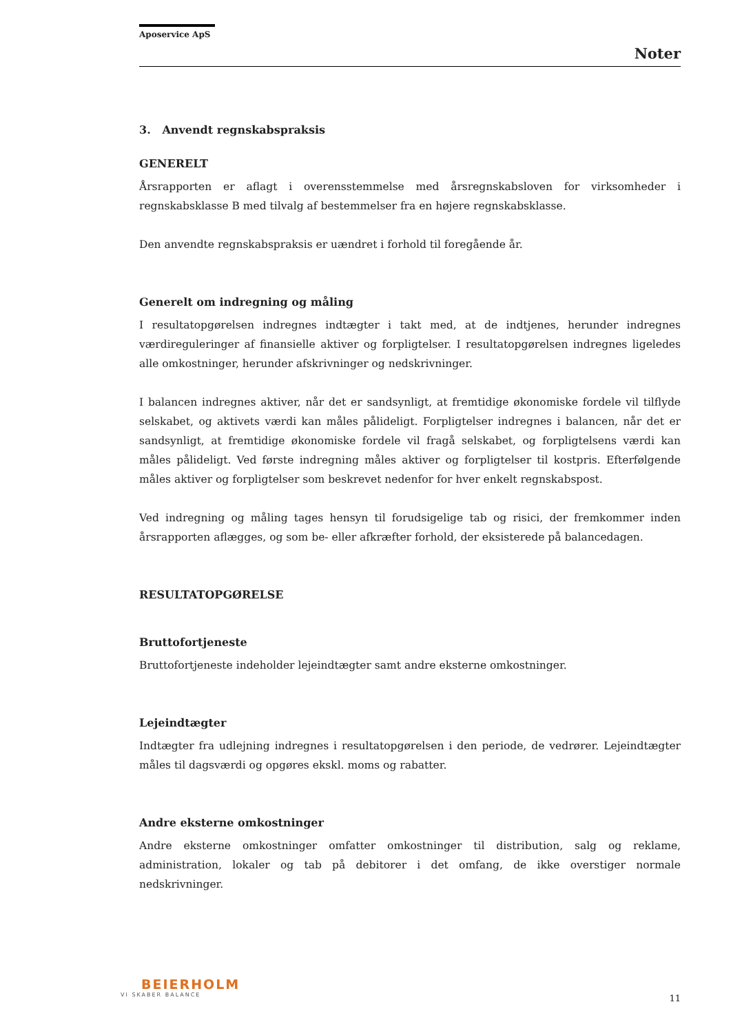Aposervice ApS
Noter
3. Anvendt regnskabspraksis
GENERELT
Årsrapporten er aflagt i overensstemmelse med årsregnskabsloven for virksomheder i regnskabsklasse B med tilvalg af bestemmelser fra en højere regnskabsklasse.
Den anvendte regnskabspraksis er uændret i forhold til foregående år.
Generelt om indregning og måling
I resultatopgørelsen indregnes indtægter i takt med, at de indtjenes, herunder indregnes værdireguleringer af finansielle aktiver og forpligtelser. I resultatopgørelsen indregnes ligeledes alle omkostninger, herunder afskrivninger og nedskrivninger.
I balancen indregnes aktiver, når det er sandsynligt, at fremtidige økonomiske fordele vil tilflyde selskabet, og aktivets værdi kan måles pålideligt. Forpligtelser indregnes i balancen, når det er sandsynligt, at fremtidige økonomiske fordele vil fragå selskabet, og forpligtelsens værdi kan måles pålideligt. Ved første indregning måles aktiver og forpligtelser til kostpris. Efterfølgende måles aktiver og forpligtelser som beskrevet nedenfor for hver enkelt regnskabspost.
Ved indregning og måling tages hensyn til forudsigelige tab og risici, der fremkommer inden årsrapporten aflægges, og som be- eller afkræfter forhold, der eksisterede på balancedagen.
RESULTATOPGØRELSE
Bruttofortjeneste
Bruttofortjeneste indeholder lejeindtægter samt andre eksterne omkostninger.
Lejeindtægter
Indtægter fra udlejning indregnes i resultatopgørelsen i den periode, de vedrører. Lejeindtægter måles til dagsværdi og opgøres ekskl. moms og rabatter.
Andre eksterne omkostninger
Andre eksterne omkostninger omfatter omkostninger til distribution, salg og reklame, administration, lokaler og tab på debitorer i det omfang, de ikke overstiger normale nedskrivninger.
BEIERHOLM
VI SKABER BALANCE
11